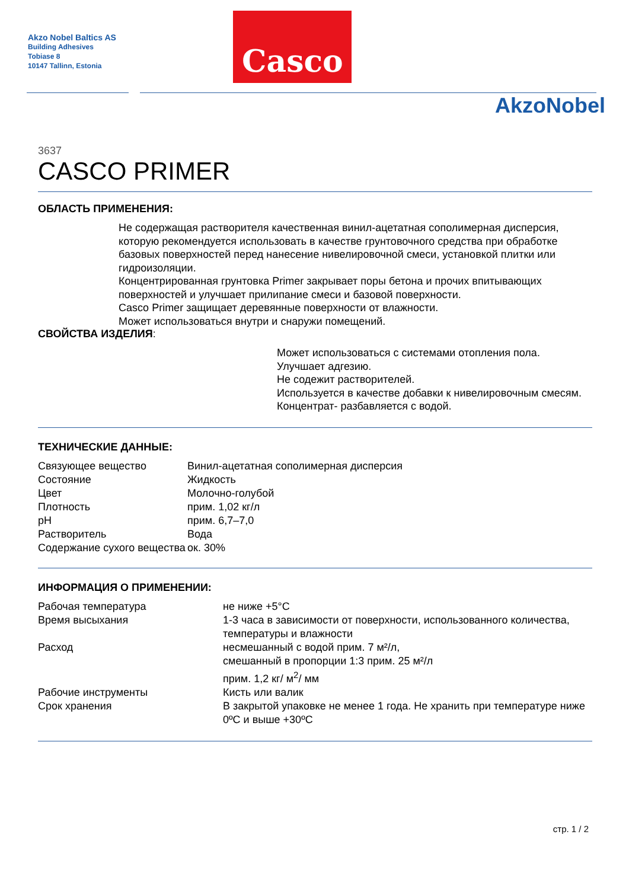Akzo Nobel Baltics AS
Building Adhesives
Tobiase 8
10147 Tallinn, Estonia
Casco
AkzoNobel
3637
CASCO PRIMER
ОБЛАСТЬ ПРИМЕНЕНИЯ:
Не содержащая растворителя качественная винил-ацетатная сополимерная дисперсия, которую рекомендуется использовать в качестве грунтовочного средства при обработке базовых поверхностей перед нанесение нивелировочной смеси, установкой плитки или гидроизоляции.
Концентрированная грунтовка Primer закрывает поры бетона и прочих впитывающих поверхностей и улучшает прилипание смеси и базовой поверхности.
Casco Primer защищает деревянные поверхности от влажности.
Может использоваться внутри и снаружи помещений.
СВОЙСТВА ИЗДЕЛИЯ:
Может использоваться с системами отопления пола.
Улучшает адгезию.
Не содежит растворителей.
Используется в качестве добавки к нивелировочным смесям.
Концентрат- разбавляется с водой.
ТЕХНИЧЕСКИЕ ДАННЫЕ:
| Связующее вещество | Винил-ацетатная сополимерная дисперсия |
| Состояние | Жидкость |
| Цвет | Молочно-голубой |
| Плотность | прим. 1,02 кг/л |
| pH | прим. 6,7–7,0 |
| Растворитель | Вода |
| Содержание сухого вещества | ок. 30% |
ИНФОРМАЦИЯ О ПРИМЕНЕНИИ:
| Рабочая температура | не ниже +5°С |
| Время высыхания | 1-3 часа в зависимости от поверхности, использованного количества, температуры и влажности |
| Расход | несмешанный с водой прим. 7 м²/л, смешанный в пропорции 1:3 прим. 25 м²/л прим. 1,2 кг/ м<sup>2</sup>/ мм |
| Рабочие инструменты | Кисть или валик |
| Срок хранения | В закрытой упаковке не менее 1 года. Не хранить при температуре ниже 0ºС и выше +30ºС |
стр. 1 / 2